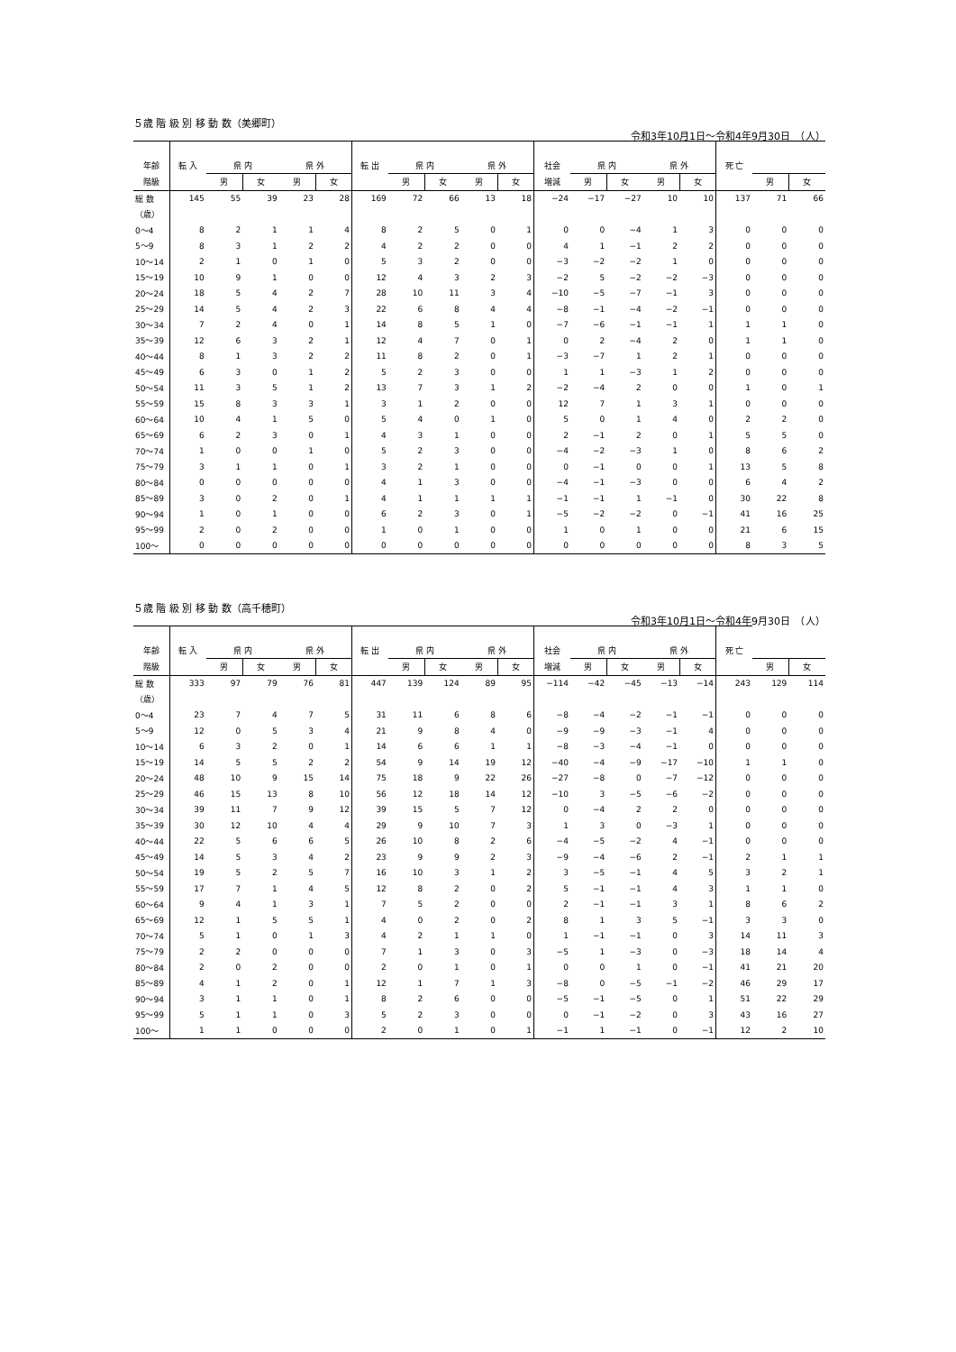５歳 階 級 別 移 動 数（美郷町）
令和3年10月1日～令和4年9月30日　（人）
| 年齢 | 転 入 | 県 内 | | 県 外 | | 転 出 | 県 内 | | 県 外 | | 社会 | 県 内 | | 県 外 | | 死 亡 | | |
| --- | --- | --- | --- | --- | --- | --- | --- | --- | --- | --- | --- | --- | --- | --- | --- | --- | --- | --- |
| 階級 | | 男 | 女 | 男 | 女 | | 男 | 女 | 男 | 女 | 増減 | 男 | 女 | 男 | 女 | | 男 | 女 |
| 総 数 | 145 | 55 | 39 | 23 | 28 | 169 | 72 | 66 | 13 | 18 | −24 | −17 | −27 | 10 | 10 | 137 | 71 | 66 |
| （歳） | | | | | | | | | | | | | | | | | | |
| 0～4 | 8 | 2 | 1 | 1 | 4 | 8 | 2 | 5 | 0 | 1 | 0 | 0 | −4 | 1 | 3 | 0 | 0 | 0 |
| 5～9 | 8 | 3 | 1 | 2 | 2 | 4 | 2 | 2 | 0 | 0 | 4 | 1 | −1 | 2 | 2 | 0 | 0 | 0 |
| 10～14 | 2 | 1 | 0 | 1 | 0 | 5 | 3 | 2 | 0 | 0 | −3 | −2 | −2 | 1 | 0 | 0 | 0 | 0 |
| 15～19 | 10 | 9 | 1 | 0 | 0 | 12 | 4 | 3 | 2 | 3 | −2 | 5 | −2 | −2 | −3 | 0 | 0 | 0 |
| 20～24 | 18 | 5 | 4 | 2 | 7 | 28 | 10 | 11 | 3 | 4 | −10 | −5 | −7 | −1 | 3 | 0 | 0 | 0 |
| 25～29 | 14 | 5 | 4 | 2 | 3 | 22 | 6 | 8 | 4 | 4 | −8 | −1 | −4 | −2 | −1 | 0 | 0 | 0 |
| 30～34 | 7 | 2 | 4 | 0 | 1 | 14 | 8 | 5 | 1 | 0 | −7 | −6 | −1 | −1 | 1 | 1 | 1 | 0 |
| 35～39 | 12 | 6 | 3 | 2 | 1 | 12 | 4 | 7 | 0 | 1 | 0 | 2 | −4 | 2 | 0 | 1 | 1 | 0 |
| 40～44 | 8 | 1 | 3 | 2 | 2 | 11 | 8 | 2 | 0 | 1 | −3 | −7 | 1 | 2 | 1 | 0 | 0 | 0 |
| 45～49 | 6 | 3 | 0 | 1 | 2 | 5 | 2 | 3 | 0 | 0 | 1 | 1 | −3 | 1 | 2 | 0 | 0 | 0 |
| 50～54 | 11 | 3 | 5 | 1 | 2 | 13 | 7 | 3 | 1 | 2 | −2 | −4 | 2 | 0 | 0 | 1 | 0 | 1 |
| 55～59 | 15 | 8 | 3 | 3 | 1 | 3 | 1 | 2 | 0 | 0 | 12 | 7 | 1 | 3 | 1 | 0 | 0 | 0 |
| 60～64 | 10 | 4 | 1 | 5 | 0 | 5 | 4 | 0 | 1 | 0 | 5 | 0 | 1 | 4 | 0 | 2 | 2 | 0 |
| 65～69 | 6 | 2 | 3 | 0 | 1 | 4 | 3 | 1 | 0 | 0 | 2 | −1 | 2 | 0 | 1 | 5 | 5 | 0 |
| 70～74 | 1 | 0 | 0 | 1 | 0 | 5 | 2 | 3 | 0 | 0 | −4 | −2 | −3 | 1 | 0 | 8 | 6 | 2 |
| 75～79 | 3 | 1 | 1 | 0 | 1 | 3 | 2 | 1 | 0 | 0 | 0 | −1 | 0 | 0 | 1 | 13 | 5 | 8 |
| 80～84 | 0 | 0 | 0 | 0 | 0 | 4 | 1 | 3 | 0 | 0 | −4 | −1 | −3 | 0 | 0 | 6 | 4 | 2 |
| 85～89 | 3 | 0 | 2 | 0 | 1 | 4 | 1 | 1 | 1 | 1 | −1 | −1 | 1 | −1 | 0 | 30 | 22 | 8 |
| 90～94 | 1 | 0 | 1 | 0 | 0 | 6 | 2 | 3 | 0 | 1 | −5 | −2 | −2 | 0 | −1 | 41 | 16 | 25 |
| 95～99 | 2 | 0 | 2 | 0 | 0 | 1 | 0 | 1 | 0 | 0 | 1 | 0 | 1 | 0 | 0 | 21 | 6 | 15 |
| 100～ | 0 | 0 | 0 | 0 | 0 | 0 | 0 | 0 | 0 | 0 | 0 | 0 | 0 | 0 | 0 | 8 | 3 | 5 |
５歳 階 級 別 移 動 数（高千穂町）
令和3年10月1日～令和4年9月30日　（人）
| 年齢 | 転 入 | 県 内 | | 県 外 | | 転 出 | 県 内 | | 県 外 | | 社会 | 県 内 | | 県 外 | | 死 亡 | | |
| --- | --- | --- | --- | --- | --- | --- | --- | --- | --- | --- | --- | --- | --- | --- | --- | --- | --- | --- |
| 階級 | | 男 | 女 | 男 | 女 | | 男 | 女 | 男 | 女 | 増減 | 男 | 女 | 男 | 女 | | 男 | 女 |
| 総 数 | 333 | 97 | 79 | 76 | 81 | 447 | 139 | 124 | 89 | 95 | −114 | −42 | −45 | −13 | −14 | 243 | 129 | 114 |
| （歳） | | | | | | | | | | | | | | | | | | |
| 0～4 | 23 | 7 | 4 | 7 | 5 | 31 | 11 | 6 | 8 | 6 | −8 | −4 | −2 | −1 | −1 | 0 | 0 | 0 |
| 5～9 | 12 | 0 | 5 | 3 | 4 | 21 | 9 | 8 | 4 | 0 | −9 | −9 | −3 | −1 | 4 | 0 | 0 | 0 |
| 10～14 | 6 | 3 | 2 | 0 | 1 | 14 | 6 | 6 | 1 | 1 | −8 | −3 | −4 | −1 | 0 | 0 | 0 | 0 |
| 15～19 | 14 | 5 | 5 | 2 | 2 | 54 | 9 | 14 | 19 | 12 | −40 | −4 | −9 | −17 | −10 | 1 | 1 | 0 |
| 20～24 | 48 | 10 | 9 | 15 | 14 | 75 | 18 | 9 | 22 | 26 | −27 | −8 | 0 | −7 | −12 | 0 | 0 | 0 |
| 25～29 | 46 | 15 | 13 | 8 | 10 | 56 | 12 | 18 | 14 | 12 | −10 | 3 | −5 | −6 | −2 | 0 | 0 | 0 |
| 30～34 | 39 | 11 | 7 | 9 | 12 | 39 | 15 | 5 | 7 | 12 | 0 | −4 | 2 | 2 | 0 | 0 | 0 | 0 |
| 35～39 | 30 | 12 | 10 | 4 | 4 | 29 | 9 | 10 | 7 | 3 | 1 | 3 | 0 | −3 | 1 | 0 | 0 | 0 |
| 40～44 | 22 | 5 | 6 | 6 | 5 | 26 | 10 | 8 | 2 | 6 | −4 | −5 | −2 | 4 | −1 | 0 | 0 | 0 |
| 45～49 | 14 | 5 | 3 | 4 | 2 | 23 | 9 | 9 | 2 | 3 | −9 | −4 | −6 | 2 | −1 | 2 | 1 | 1 |
| 50～54 | 19 | 5 | 2 | 5 | 7 | 16 | 10 | 3 | 1 | 2 | 3 | −5 | −1 | 4 | 5 | 3 | 2 | 1 |
| 55～59 | 17 | 7 | 1 | 4 | 5 | 12 | 8 | 2 | 0 | 2 | 5 | −1 | −1 | 4 | 3 | 1 | 1 | 0 |
| 60～64 | 9 | 4 | 1 | 3 | 1 | 7 | 5 | 2 | 0 | 0 | 2 | −1 | −1 | 3 | 1 | 8 | 6 | 2 |
| 65～69 | 12 | 1 | 5 | 5 | 1 | 4 | 0 | 2 | 0 | 2 | 8 | 1 | 3 | 5 | −1 | 3 | 3 | 0 |
| 70～74 | 5 | 1 | 0 | 1 | 3 | 4 | 2 | 1 | 1 | 0 | 1 | −1 | −1 | 0 | 3 | 14 | 11 | 3 |
| 75～79 | 2 | 2 | 0 | 0 | 0 | 7 | 1 | 3 | 0 | 3 | −5 | 1 | −3 | 0 | −3 | 18 | 14 | 4 |
| 80～84 | 2 | 0 | 2 | 0 | 0 | 2 | 0 | 1 | 0 | 1 | 0 | 0 | 1 | 0 | −1 | 41 | 21 | 20 |
| 85～89 | 4 | 1 | 2 | 0 | 1 | 12 | 1 | 7 | 1 | 3 | −8 | 0 | −5 | −1 | −2 | 46 | 29 | 17 |
| 90～94 | 3 | 1 | 1 | 0 | 1 | 8 | 2 | 6 | 0 | 0 | −5 | −1 | −5 | 0 | 1 | 51 | 22 | 29 |
| 95～99 | 5 | 1 | 1 | 0 | 3 | 5 | 2 | 3 | 0 | 0 | 0 | −1 | −2 | 0 | 3 | 43 | 16 | 27 |
| 100～ | 1 | 1 | 0 | 0 | 0 | 2 | 0 | 1 | 0 | 1 | −1 | 1 | −1 | 0 | −1 | 12 | 2 | 10 |